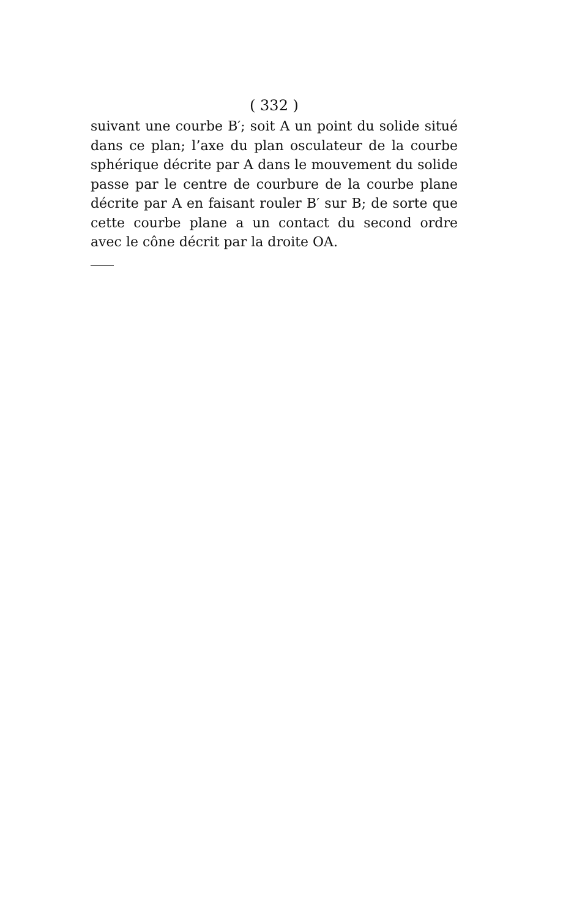( 332 )
suivant une courbe B′; soit A un point du solide situé dans ce plan; l’axe du plan osculateur de la courbe sphérique décrite par A dans le mouvement du solide passe par le centre de courbure de la courbe plane décrite par A en faisant rouler B′ sur B; de sorte que cette courbe plane a un contact du second ordre avec le cône décrit par la droite OA.